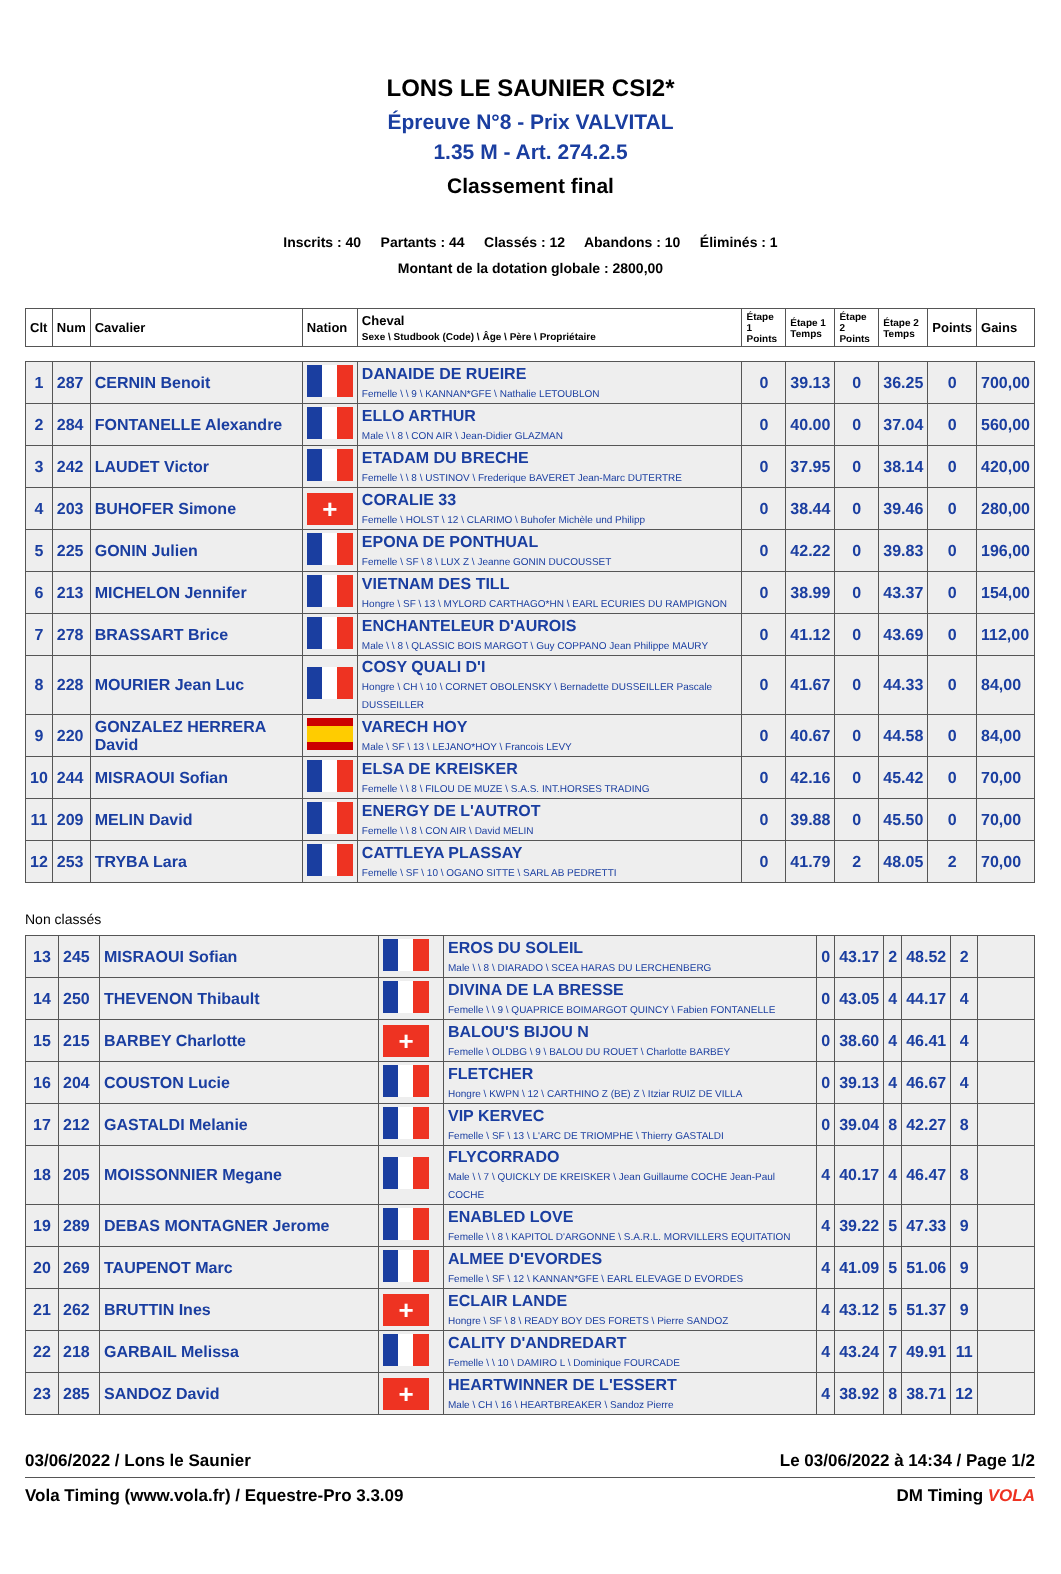LONS LE SAUNIER CSI2*
Épreuve N°8 - Prix VALVITAL
1.35 M - Art. 274.2.5
Classement final
Inscrits : 40 Partants : 44 Classés : 12 Abandons : 10 Éliminés : 1
Montant de la dotation globale : 2800,00
| Clt | Num | Cavalier | Nation | Cheval Sexe \ Studbook (Code) \ Âge \ Père \ Propriétaire | Étape 1 Points | Étape 1 Temps | Étape 2 Points | Étape 2 Temps | Points | Gains |
| --- | --- | --- | --- | --- | --- | --- | --- | --- | --- | --- |
| 1 | 287 | CERNIN Benoit | | DANAIDE DE RUEIRE Femelle \ \ 9 \ KANNAN*GFE \ Nathalie LETOUBLON | 0 | 39.13 | 0 | 36.25 | 0 | 700,00 |
| 2 | 284 | FONTANELLE Alexandre | | ELLO ARTHUR Male \ \ 8 \ CON AIR \ Jean-Didier GLAZMAN | 0 | 40.00 | 0 | 37.04 | 0 | 560,00 |
| 3 | 242 | LAUDET Victor | | ETADAM DU BRECHE Femelle \ \ 8 \ USTINOV \ Frederique BAVERET Jean-Marc DUTERTRE | 0 | 37.95 | 0 | 38.14 | 0 | 420,00 |
| 4 | 203 | BUHOFER Simone | + | CORALIE 33 Femelle \ HOLST \ 12 \ CLARIMO \ Buhofer Michèle und Philipp | 0 | 38.44 | 0 | 39.46 | 0 | 280,00 |
| 5 | 225 | GONIN Julien | | EPONA DE PONTHUAL Femelle \ SF \ 8 \ LUX Z \ Jeanne GONIN DUCOUSSET | 0 | 42.22 | 0 | 39.83 | 0 | 196,00 |
| 6 | 213 | MICHELON Jennifer | | VIETNAM DES TILL Hongre \ SF \ 13 \ MYLORD CARTHAGO*HN \ EARL ECURIES DU RAMPIGNON | 0 | 38.99 | 0 | 43.37 | 0 | 154,00 |
| 7 | 278 | BRASSART Brice | | ENCHANTELEUR D'AUROIS Male \ \ 8 \ QLASSIC BOIS MARGOT \ Guy COPPANO Jean Philippe MAURY | 0 | 41.12 | 0 | 43.69 | 0 | 112,00 |
| 8 | 228 | MOURIER Jean Luc | | COSY QUALI D'I Hongre \ CH \ 10 \ CORNET OBOLENSKY \ Bernadette DUSSEILLER Pascale DUSSEILLER | 0 | 41.67 | 0 | 44.33 | 0 | 84,00 |
| 9 | 220 | GONZALEZ HERRERA David | | VARECH HOY Male \ SF \ 13 \ LEJANO*HOY \ Francois LEVY | 0 | 40.67 | 0 | 44.58 | 0 | 84,00 |
| 10 | 244 | MISRAOUI Sofian | | ELSA DE KREISKER Femelle \ \ 8 \ FILOU DE MUZE \ S.A.S. INT.HORSES TRADING | 0 | 42.16 | 0 | 45.42 | 0 | 70,00 |
| 11 | 209 | MELIN David | | ENERGY DE L'AUTROT Femelle \ \ 8 \ CON AIR \ David MELIN | 0 | 39.88 | 0 | 45.50 | 0 | 70,00 |
| 12 | 253 | TRYBA Lara | | CATTLEYA PLASSAY Femelle \ SF \ 10 \ OGANO SITTE \ SARL AB PEDRETTI | 0 | 41.79 | 2 | 48.05 | 2 | 70,00 |
Non classés
| 13 | 245 | MISRAOUI Sofian | | EROS DU SOLEIL Male \ \ 8 \ DIARADO \ SCEA HARAS DU LERCHENBERG | 0 | 43.17 | 2 | 48.52 | 2 | |
| 14 | 250 | THEVENON Thibault | | DIVINA DE LA BRESSE Femelle \ \ 9 \ QUAPRICE BOIMARGOT QUINCY \ Fabien FONTANELLE | 0 | 43.05 | 4 | 44.17 | 4 | |
| 15 | 215 | BARBEY Charlotte | + | BALOU'S BIJOU N Femelle \ OLDBG \ 9 \ BALOU DU ROUET \ Charlotte BARBEY | 0 | 38.60 | 4 | 46.41 | 4 | |
| 16 | 204 | COUSTON Lucie | | FLETCHER Hongre \ KWPN \ 12 \ CARTHINO Z (BE) Z \ Itziar RUIZ DE VILLA | 0 | 39.13 | 4 | 46.67 | 4 | |
| 17 | 212 | GASTALDI Melanie | | VIP KERVEC Femelle \ SF \ 13 \ L'ARC DE TRIOMPHE \ Thierry GASTALDI | 0 | 39.04 | 8 | 42.27 | 8 | |
| 18 | 205 | MOISSONNIER Megane | | FLYCORRADO Male \ \ 7 \ QUICKLY DE KREISKER \ Jean Guillaume COCHE Jean-Paul COCHE | 4 | 40.17 | 4 | 46.47 | 8 | |
| 19 | 289 | DEBAS MONTAGNER Jerome | | ENABLED LOVE Femelle \ \ 8 \ KAPITOL D'ARGONNE \ S.A.R.L. MORVILLERS EQUITATION | 4 | 39.22 | 5 | 47.33 | 9 | |
| 20 | 269 | TAUPENOT Marc | | ALMEE D'EVORDES Femelle \ SF \ 12 \ KANNAN*GFE \ EARL ELEVAGE D EVORDES | 4 | 41.09 | 5 | 51.06 | 9 | |
| 21 | 262 | BRUTTIN Ines | + | ECLAIR LANDE Hongre \ SF \ 8 \ READY BOY DES FORETS \ Pierre SANDOZ | 4 | 43.12 | 5 | 51.37 | 9 | |
| 22 | 218 | GARBAIL Melissa | | CALITY D'ANDREDART Femelle \ \ 10 \ DAMIRO L \ Dominique FOURCADE | 4 | 43.24 | 7 | 49.91 | 11 | |
| 23 | 285 | SANDOZ David | + | HEARTWINNER DE L'ESSERT Male \ CH \ 16 \ HEARTBREAKER \ Sandoz Pierre | 4 | 38.92 | 8 | 38.71 | 12 | |
03/06/2022 / Lons le Saunier Le 03/06/2022 à 14:34 / Page 1/2
Vola Timing (www.vola.fr) / Equestre-Pro 3.3.09 DM Timing VOLA